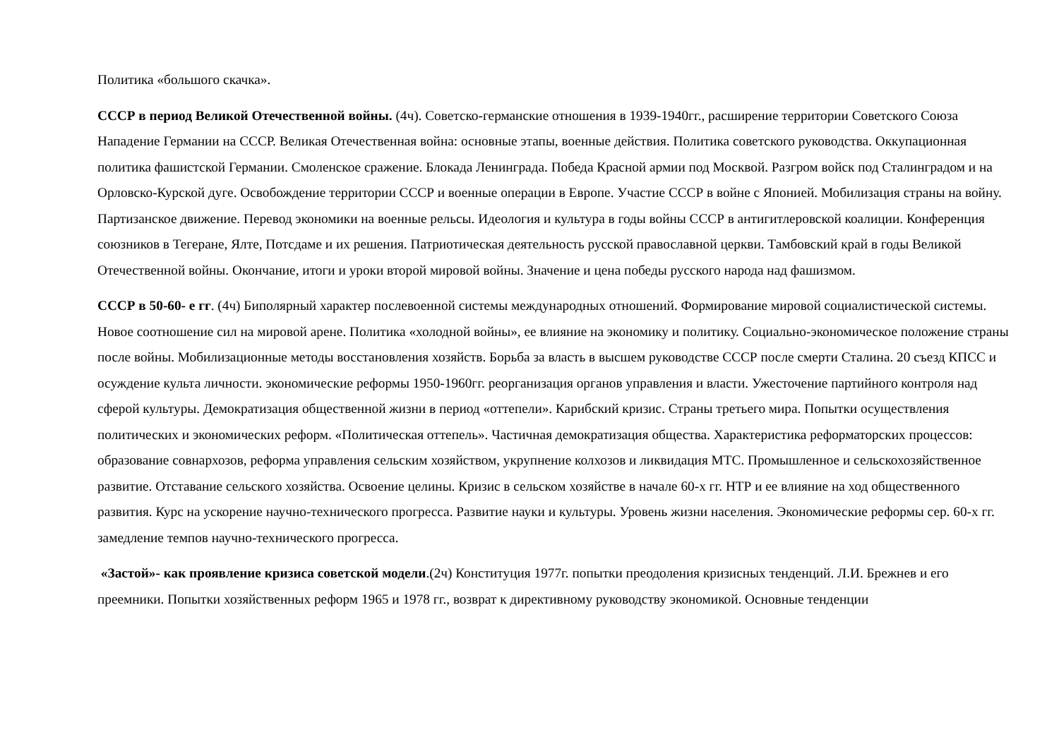Политика «большого скачка».
СССР в период Великой Отечественной войны. (4ч). Советско-германские отношения в 1939-1940гг., расширение территории Советского Союза Нападение Германии на СССР. Великая Отечественная война: основные этапы, военные действия. Политика советского руководства. Оккупационная политика фашистской Германии. Смоленское сражение. Блокада Ленинграда. Победа Красной армии под Москвой. Разгром войск под Сталинградом и на Орловско-Курской дуге. Освобождение территории СССР и военные операции в Европе. Участие СССР в войне с Японией. Мобилизация страны на войну. Партизанское движение. Перевод экономики на военные рельсы. Идеология и культура в годы войны СССР в антигитлеровской коалиции. Конференция союзников в Тегеране, Ялте, Потсдаме и их решения. Патриотическая деятельность русской православной церкви. Тамбовский край в годы Великой Отечественной войны. Окончание, итоги и уроки второй мировой войны. Значение и цена победы русского народа над фашизмом.
СССР в 50-60- е гг. (4ч) Биполярный характер послевоенной системы международных отношений. Формирование мировой социалистической системы. Новое соотношение сил на мировой арене. Политика «холодной войны», ее влияние на экономику и политику. Социально-экономическое положение страны после войны. Мобилизационные методы восстановления хозяйств. Борьба за власть в высшем руководстве СССР после смерти Сталина. 20 съезд КПСС и осуждение культа личности. экономические реформы 1950-1960гг. реорганизация органов управления и власти. Ужесточение партийного контроля над сферой культуры. Демократизация общественной жизни в период «оттепели». Карибский кризис. Страны третьего мира. Попытки осуществления политических и экономических реформ. «Политическая оттепель». Частичная демократизация общества. Характеристика реформаторских процессов: образование совнархозов, реформа управления сельским хозяйством, укрупнение колхозов и ликвидация МТС. Промышленное и сельскохозяйственное развитие. Отставание сельского хозяйства. Освоение целины. Кризис в сельском хозяйстве в начале 60-х гг. НТР и ее влияние на ход общественного развития. Курс на ускорение научно-технического прогресса. Развитие науки и культуры. Уровень жизни населения. Экономические реформы сер. 60-х гг. замедление темпов научно-технического прогресса.
«Застой»- как проявление кризиса советской модели.(2ч) Конституция 1977г. попытки преодоления кризисных тенденций. Л.И. Брежнев и его преемники. Попытки хозяйственных реформ 1965 и 1978 гг., возврат к директивному руководству экономикой. Основные тенденции